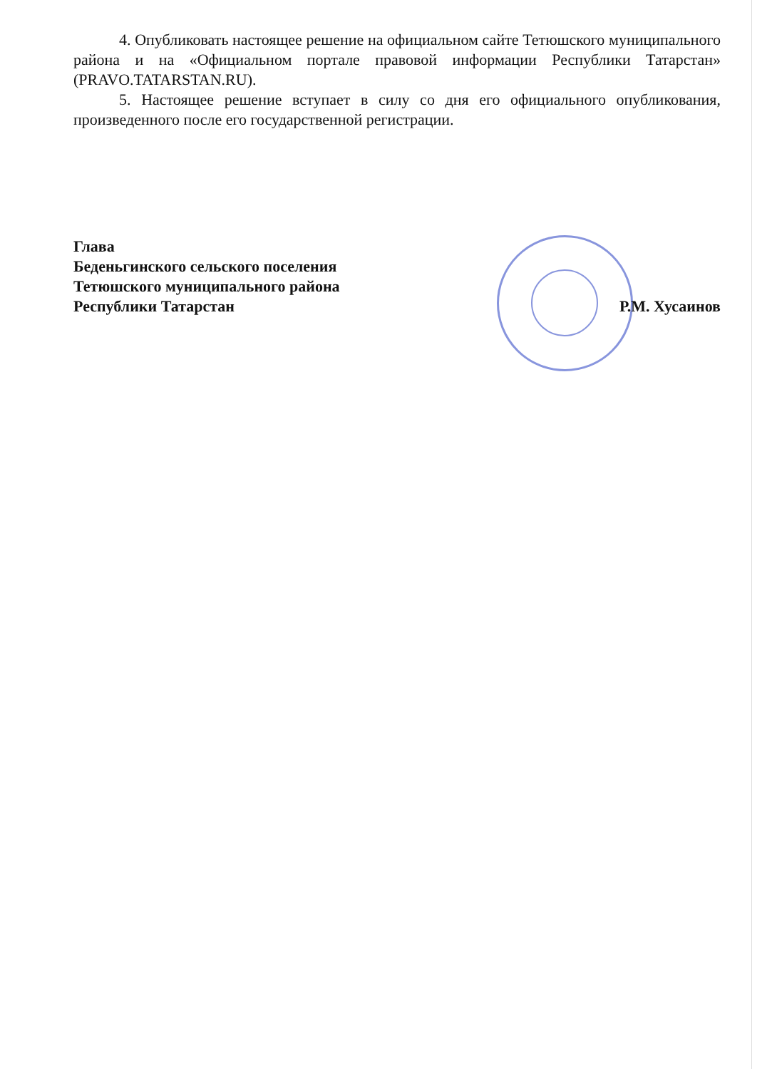4. Опубликовать настоящее решение на официальном сайте Тетюшского муниципального района и на «Официальном портале правовой информации Республики Татарстан» (PRAVO.TATARSTAN.RU).
5. Настоящее решение вступает в силу со дня его официального опубликования, произведенного после его государственной регистрации.
Глава
Беденьгинского сельского поселения
Тетюшского муниципального района
Республики Татарстан
Р.М. Хусаинов